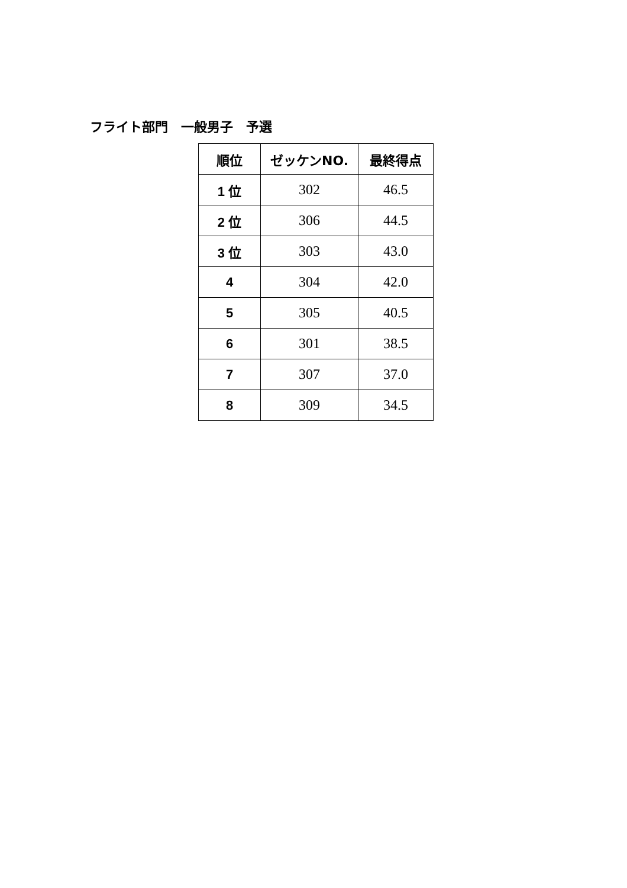フライト部門　一般男子　予選
| 順位 | ゼッケンNO. | 最終得点 |
| --- | --- | --- |
| 1 位 | 302 | 46.5 |
| 2 位 | 306 | 44.5 |
| 3 位 | 303 | 43.0 |
| 4 | 304 | 42.0 |
| 5 | 305 | 40.5 |
| 6 | 301 | 38.5 |
| 7 | 307 | 37.0 |
| 8 | 309 | 34.5 |